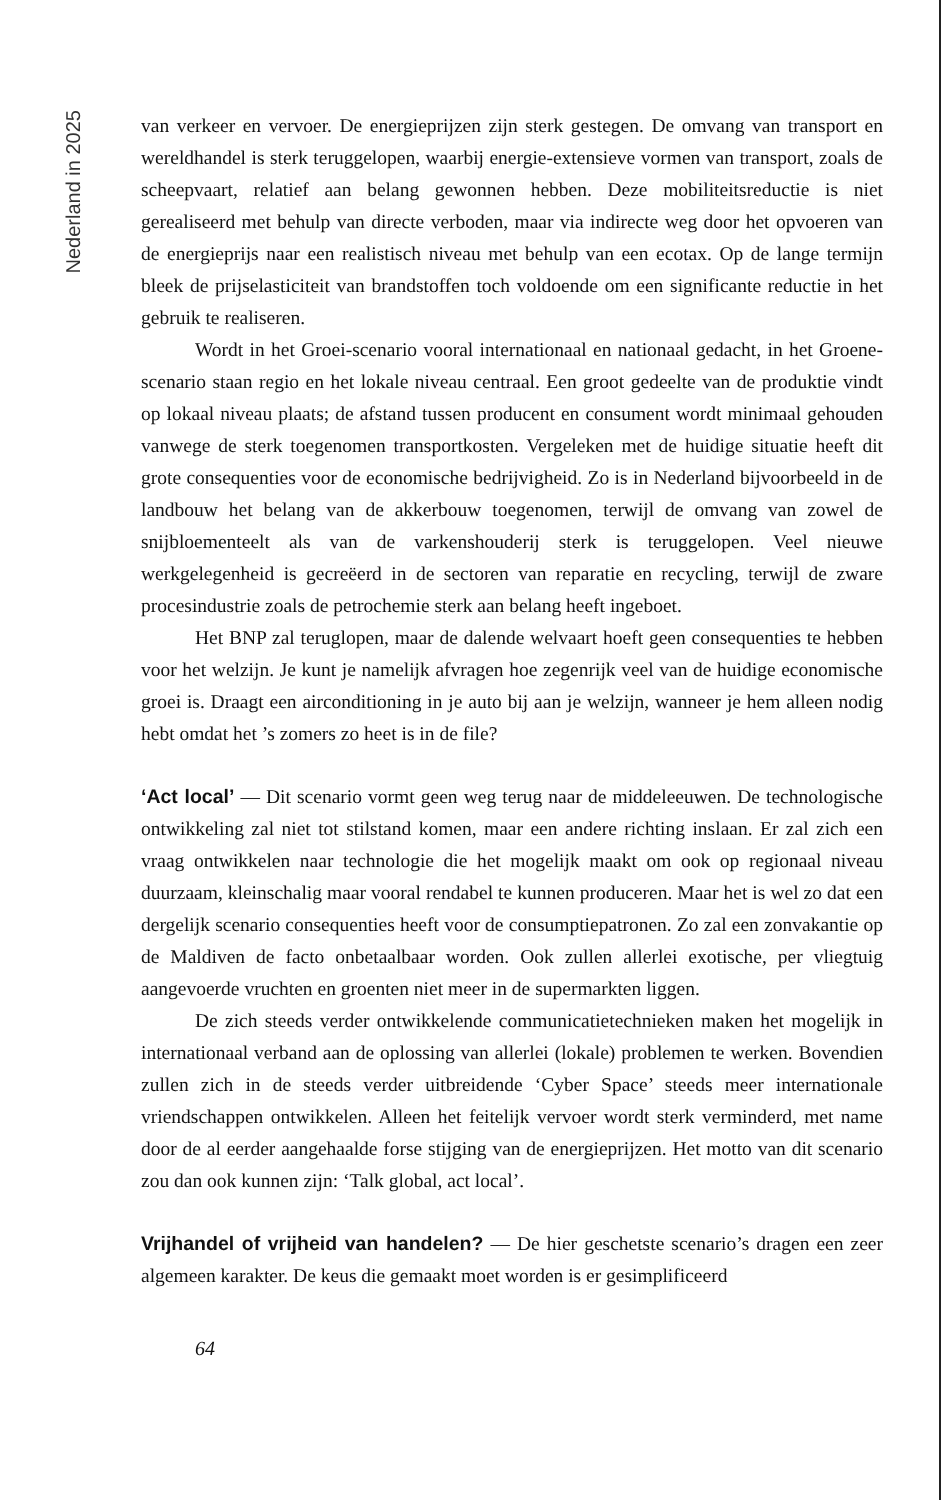Nederland in 2025
van verkeer en vervoer. De energieprijzen zijn sterk gestegen. De omvang van transport en wereldhandel is sterk teruggelopen, waarbij energie-extensieve vormen van transport, zoals de scheepvaart, relatief aan belang gewonnen hebben. Deze mobiliteitsreductie is niet gerealiseerd met behulp van directe verboden, maar via indirecte weg door het opvoeren van de energieprijs naar een realistisch niveau met behulp van een ecotax. Op de lange termijn bleek de prijselasticiteit van brandstoffen toch voldoende om een significante reductie in het gebruik te realiseren.
Wordt in het Groei-scenario vooral internationaal en nationaal gedacht, in het Groene-scenario staan regio en het lokale niveau centraal. Een groot gedeelte van de produktie vindt op lokaal niveau plaats; de afstand tussen producent en consument wordt minimaal gehouden vanwege de sterk toegenomen transportkosten. Vergeleken met de huidige situatie heeft dit grote consequenties voor de economische bedrijvigheid. Zo is in Nederland bijvoorbeeld in de landbouw het belang van de akkerbouw toegenomen, terwijl de omvang van zowel de snijbloementeelt als van de varkenshouderij sterk is teruggelopen. Veel nieuwe werkgelegenheid is gecreëerd in de sectoren van reparatie en recycling, terwijl de zware procesindustrie zoals de petrochemie sterk aan belang heeft ingeboet.
Het BNP zal teruglopen, maar de dalende welvaart hoeft geen consequenties te hebben voor het welzijn. Je kunt je namelijk afvragen hoe zegenrijk veel van de huidige economische groei is. Draagt een airconditioning in je auto bij aan je welzijn, wanneer je hem alleen nodig hebt omdat het ’s zomers zo heet is in de file?
‘Act local’ — Dit scenario vormt geen weg terug naar de middeleeuwen. De technologische ontwikkeling zal niet tot stilstand komen, maar een andere richting inslaan. Er zal zich een vraag ontwikkelen naar technologie die het mogelijk maakt om ook op regionaal niveau duurzaam, kleinschalig maar vooral rendabel te kunnen produceren. Maar het is wel zo dat een dergelijk scenario consequenties heeft voor de consumptiepatronen. Zo zal een zonvakantie op de Maldiven de facto onbetaalbaar worden. Ook zullen allerlei exotische, per vliegtuig aangevoerde vruchten en groenten niet meer in de supermarkten liggen.
De zich steeds verder ontwikkelende communicatietechnieken maken het mogelijk in internationaal verband aan de oplossing van allerlei (lokale) problemen te werken. Bovendien zullen zich in de steeds verder uitbreidende ‘Cyber Space’ steeds meer internationale vriendschappen ontwikkelen. Alleen het feitelijk vervoer wordt sterk verminderd, met name door de al eerder aangehaalde forse stijging van de energieprijzen. Het motto van dit scenario zou dan ook kunnen zijn: ‘Talk global, act local’.
Vrijhandel of vrijheid van handelen? — De hier geschetste scenario’s dragen een zeer algemeen karakter. De keus die gemaakt moet worden is er gesimplificeerd
64